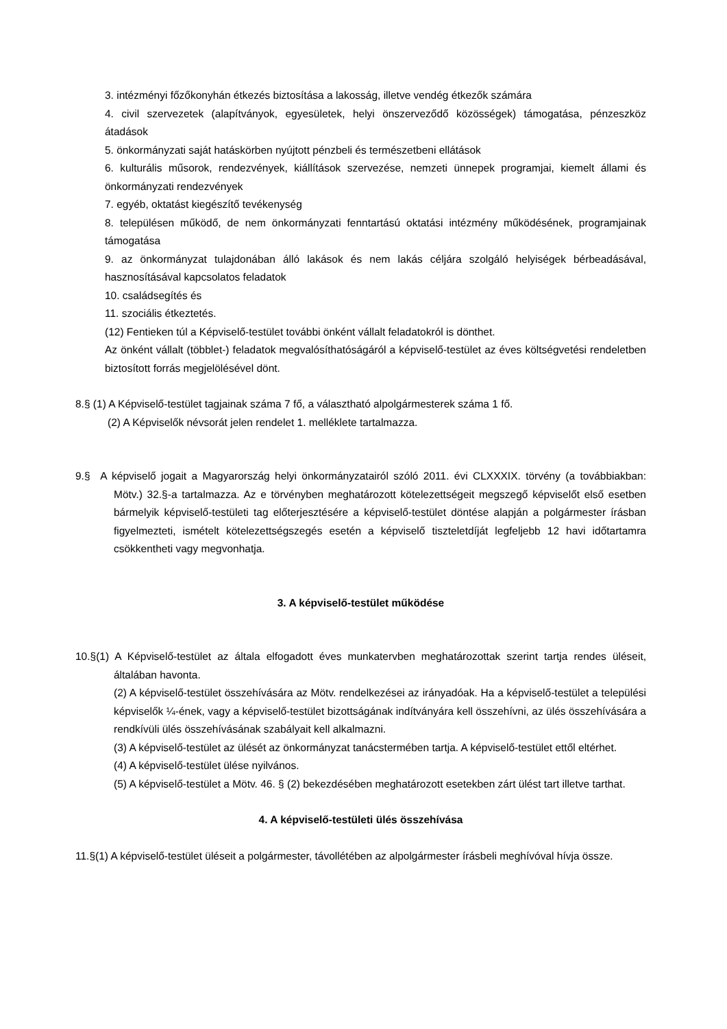3. intézményi főzőkonyhán étkezés biztosítása a lakosság, illetve vendég étkezők számára
4. civil szervezetek (alapítványok, egyesületek, helyi önszerveződő közösségek) támogatása, pénzeszköz átadások
5. önkormányzati saját hatáskörben nyújtott pénzbeli és természetbeni ellátások
6. kulturális műsorok, rendezvények, kiállítások szervezése, nemzeti ünnepek programjai, kiemelt állami és önkormányzati rendezvények
7. egyéb, oktatást kiegészítő tevékenység
8. településen működő, de nem önkormányzati fenntartású oktatási intézmény működésének, programjainak támogatása
9. az önkormányzat tulajdonában álló lakások és nem lakás céljára szolgáló helyiségek bérbeadásával, hasznosításával kapcsolatos feladatok
10. családsegítés és
11. szociális étkeztetés.
(12) Fentieken túl a Képviselő-testület további önként vállalt feladatokról is dönthet.
Az önként vállalt (többlet-) feladatok megvalósíthatóságáról a képviselő-testület az éves költségvetési rendeletben biztosított forrás megjelölésével dönt.
8.§ (1) A Képviselő-testület tagjainak száma 7 fő, a választható alpolgármesterek száma 1 fő.
(2) A Képviselők névsorát jelen rendelet 1. melléklete tartalmazza.
9.§ A képviselő jogait a Magyarország helyi önkormányzatairól szóló 2011. évi CLXXXIX. törvény (a továbbiakban: Mötv.) 32.§-a tartalmazza. Az e törvényben meghatározott kötelezettségeit megszegő képviselőt első esetben bármelyik képviselő-testületi tag előterjesztésére a képviselő-testület döntése alapján a polgármester írásban figyelmezteti, ismételt kötelezettségszegés esetén a képviselő tiszteletdíját legfeljebb 12 havi időtartamra csökkentheti vagy megvonhatja.
3. A képviselő-testület működése
10.§(1) A Képviselő-testület az általa elfogadott éves munkatervben meghatározottak szerint tartja rendes üléseit, általában havonta.
(2) A képviselő-testület összehívására az Mötv. rendelkezései az irányadóak. Ha a képviselő-testület a települési képviselők ¼-ének, vagy a képviselő-testület bizottságának indítványára kell összehívni, az ülés összehívására a rendkívüli ülés összehívásának szabályait kell alkalmazni.
(3) A képviselő-testület az ülését az önkormányzat tanácstermében tartja. A képviselő-testület ettől eltérhet.
(4) A képviselő-testület ülése nyilvános.
(5) A képviselő-testület a Mötv. 46. § (2) bekezdésében meghatározott esetekben zárt ülést tart illetve tarthat.
4. A képviselő-testületi ülés összehívása
11.§(1) A képviselő-testület üléseit a polgármester, távollétében az alpolgármester írásbeli meghívóval hívja össze.